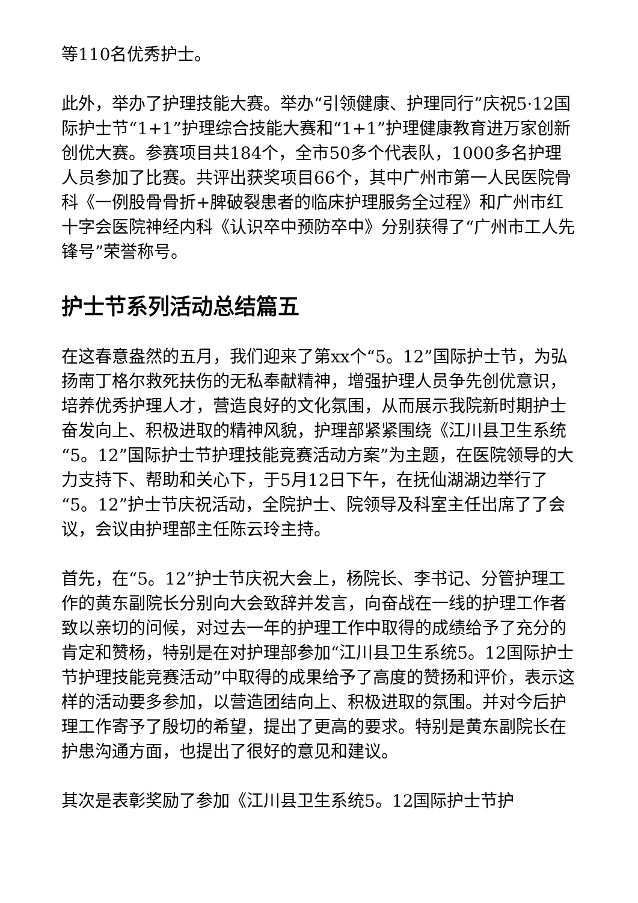等110名优秀护士。
此外，举办了护理技能大赛。举办“引领健康、护理同行”庆祝5·12国际护士节“1+1”护理综合技能大赛和“1+1”护理健康教育进万家创新创优大赛。参赛项目共184个，全市50多个代表队，1000多名护理人员参加了比赛。共评出获奖项目66个，其中广州市第一人民医院骨科《一例股骨骨折+脾破裂患者的临床护理服务全过程》和广州市红十字会医院神经内科《认识卒中预防卒中》分别获得了“广州市工人先锋号”荣誉称号。
护士节系列活动总结篇五
在这春意盎然的五月，我们迎来了第xx个“5。12”国际护士节，为弘扬南丁格尔救死扶伤的无私奉献精神，增强护理人员争先创优意识，培养优秀护理人才，营造良好的文化氛围，从而展示我院新时期护士奋发向上、积极进取的精神风貌，护理部紧紧围绕《江川县卫生系统“5。12”国际护士节护理技能竞赛活动方案”为主题，在医院领导的大力支持下、帮助和关心下，于5月12日下午，在抚仙湖湖边举行了“5。12”护士节庆祝活动，全院护士、院领导及科室主任出席了了会议，会议由护理部主任陈云玲主持。
首先，在“5。12”护士节庆祝大会上，杨院长、李书记、分管护理工作的黄东副院长分别向大会致辞并发言，向奋战在一线的护理工作者致以亲切的问候，对过去一年的护理工作中取得的成绩给予了充分的肯定和赞杨，特别是在对护理部参加“江川县卫生系统5。12国际护士节护理技能竞赛活动”中取得的成果给予了高度的赞扬和评价，表示这样的活动要多参加，以营造团结向上、积极进取的氛围。并对今后护理工作寄予了殷切的希望，提出了更高的要求。特别是黄东副院长在护患沟通方面，也提出了很好的意见和建议。
其次是表彰奖励了参加《江川县卫生系统5。12国际护士节护